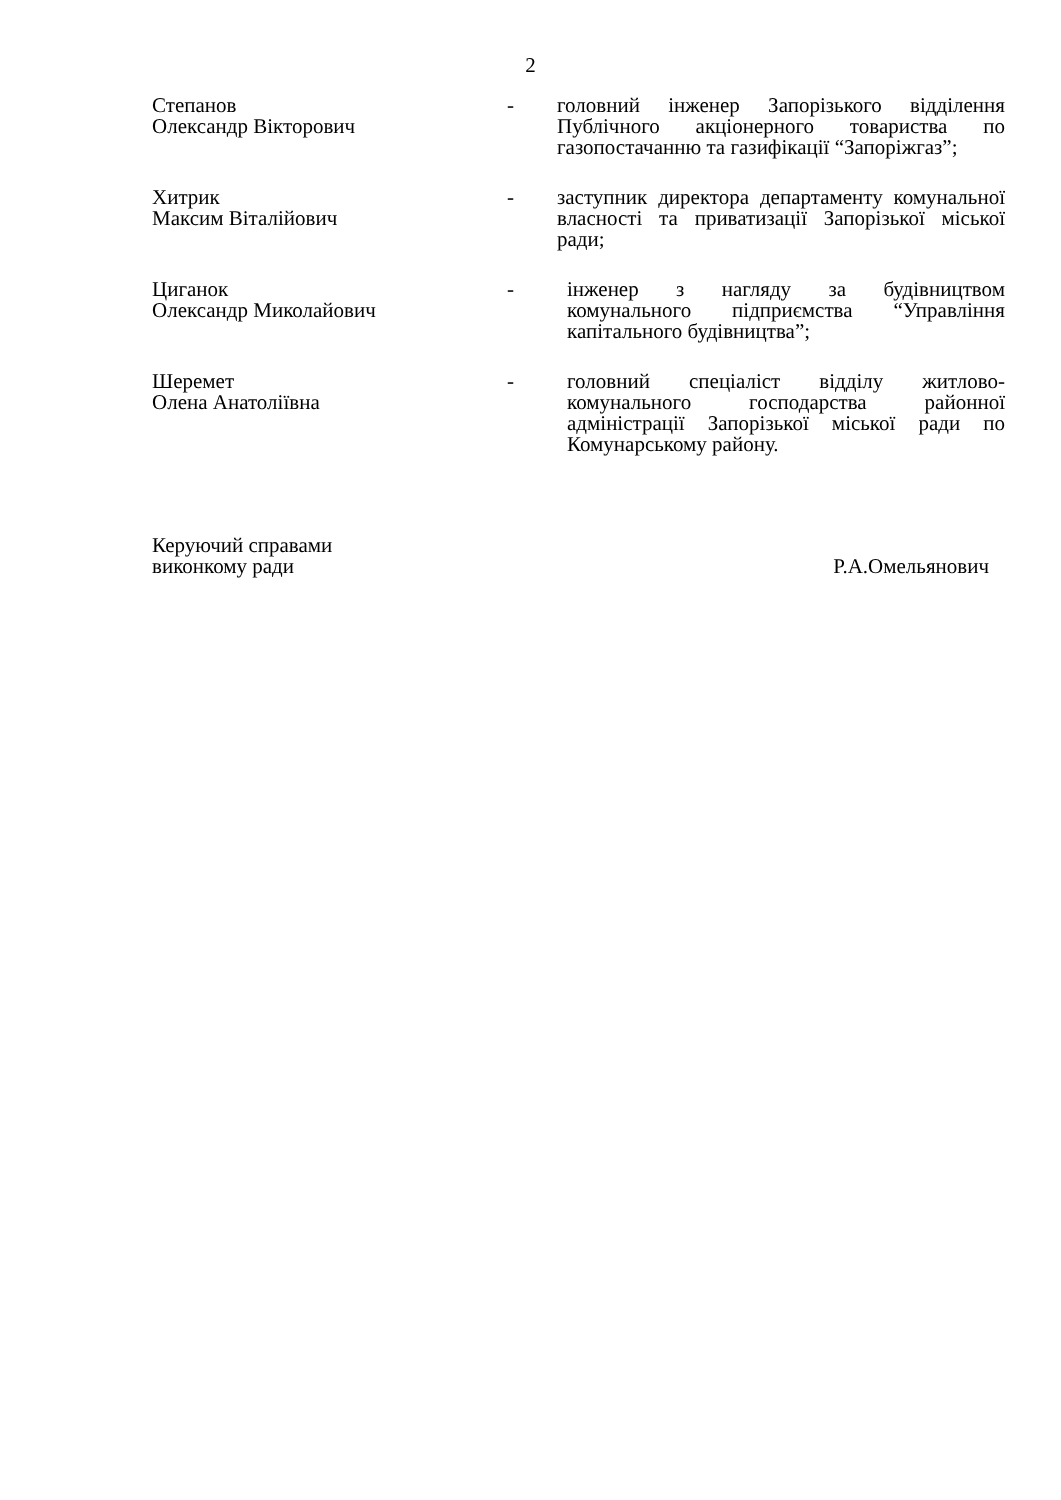2
Степанов
Олександр Вікторович
- головний інженер Запорізького відділення Публічного акціонерного товариства по газопостачанню та газифікації “Запоріжгаз”;
Хитрик
Максим Віталійович
- заступник директора департаменту комунальної власності та приватизації Запорізької міської ради;
Циганок
Олександр Миколайович
- інженер з нагляду за будівництвом комунального підприємства “Управління капітального будівництва”;
Шеремет
Олена Анатоліївна
- головний спеціаліст відділу житлово-комунального господарства районної адміністрації Запорізької міської ради по Комунарському району.
Керуючий справами
виконкому ради
Р.А.Омельянович